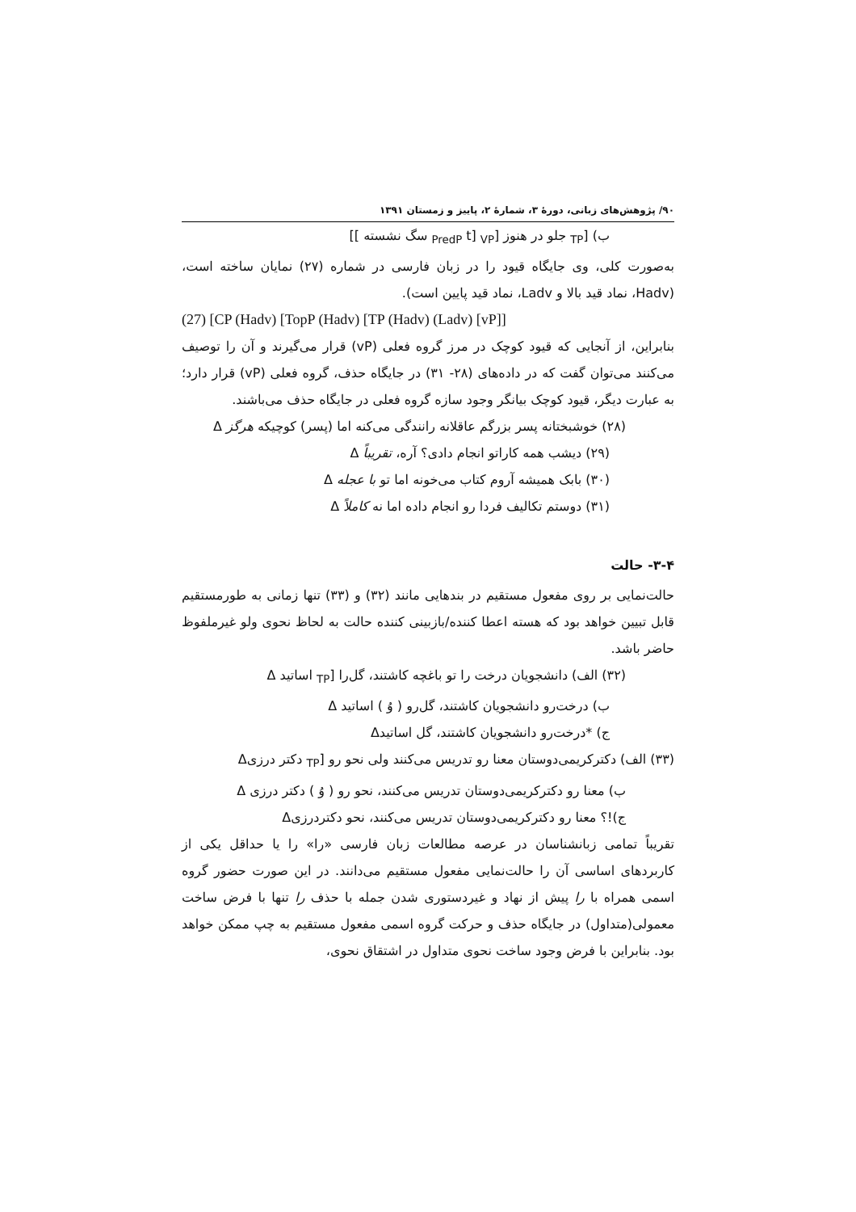۹۰/ پژوهش‌های زبانی، دورهٔ ۳، شمارهٔ ۲، پاییز و زمستان ۱۳۹۱
ب) [<sub>TP</sub> جلو در هنوز [<sub>VP</sub> [<sub>PredP</sub> t سگ نشسته ]]
به‌صورت کلی، وی جایگاه قیود را در زبان فارسی در شماره (۲۷) نمایان ساخته است، (Hadv، نماد قید بالا و Ladv، نماد قید پایین است).
(27) [CP (Hadv) [TopP (Hadv) [TP (Hadv) (Ladv) [vP]]
بنابراین، از آنجایی که قیود کوچک در مرز گروه فعلی (vP) قرار می‌گیرند و آن را توصیف می‌کنند می‌توان گفت که در داده‌های (۲۸- ۳۱) در جایگاه حذف، گروه فعلی (vP) قرار دارد؛ به عبارت دیگر، قیود کوچک بیانگر وجود سازه گروه فعلی در جایگاه حذف می‌باشند.
(۲۸) خوشبختانه پسر بزرگم عاقلانه رانندگی می‌کنه اما (پسر) کوچیکه هرگز Δ
(۲۹) دیشب همه کاراتو انجام دادی؟ آره، تقریباً Δ
(۳۰) بابک همیشه آروم کتاب می‌خونه اما تو با عجله Δ
(۳۱) دوستم تکالیف فردا رو انجام داده اما نه کاملاً Δ
۳-۴- حالت
حالت‌نمایی بر روی مفعول مستقیم در بندهایی مانند (۳۲) و (۳۳) تنها زمانی به طورمستقیم قابل تبیین خواهد بود که هسته اعطا کننده/بازبینی کننده حالت به لحاظ نحوی ولو غیرملفوظ حاضر باشد.
(۳۲) الف) دانشجویان درخت را تو باغچه کاشتند، گل‌را [<sub>TP</sub> اساتید Δ
ب) درخت‌رو دانشجویان کاشتند، گل‌رو ( وُ ) اساتید Δ
ج) *درخت‌رو دانشجویان کاشتند، گل اساتیدΔ
(۳۳) الف) دکترکریمی‌دوستان معنا رو تدریس می‌کنند ولی نحو رو [<sub>TP</sub> دکتر درزیΔ
ب) معنا رو دکترکریمی‌دوستان تدریس می‌کنند، نحو رو ( وُ ) دکتر درزی Δ
ج)!؟ معنا رو دکترکریمی‌دوستان تدریس می‌کنند، نحو دکتردرزیΔ
تقریباً تمامی زبانشناسان در عرصه مطالعات زبان فارسی «را» را یا حداقل یکی از کاربردهای اساسی آن را حالت‌نمایی مفعول مستقیم می‌دانند. در این صورت حضور گروه اسمی همراه با را پیش از نهاد و غیردستوری شدن جمله با حذف را تنها با فرض ساخت معمولی(متداول) در جایگاه حذف و حرکت گروه اسمی مفعول مستقیم به چپ ممکن خواهد بود. بنابراین با فرض وجود ساخت نحوی متداول در اشتقاق نحوی،